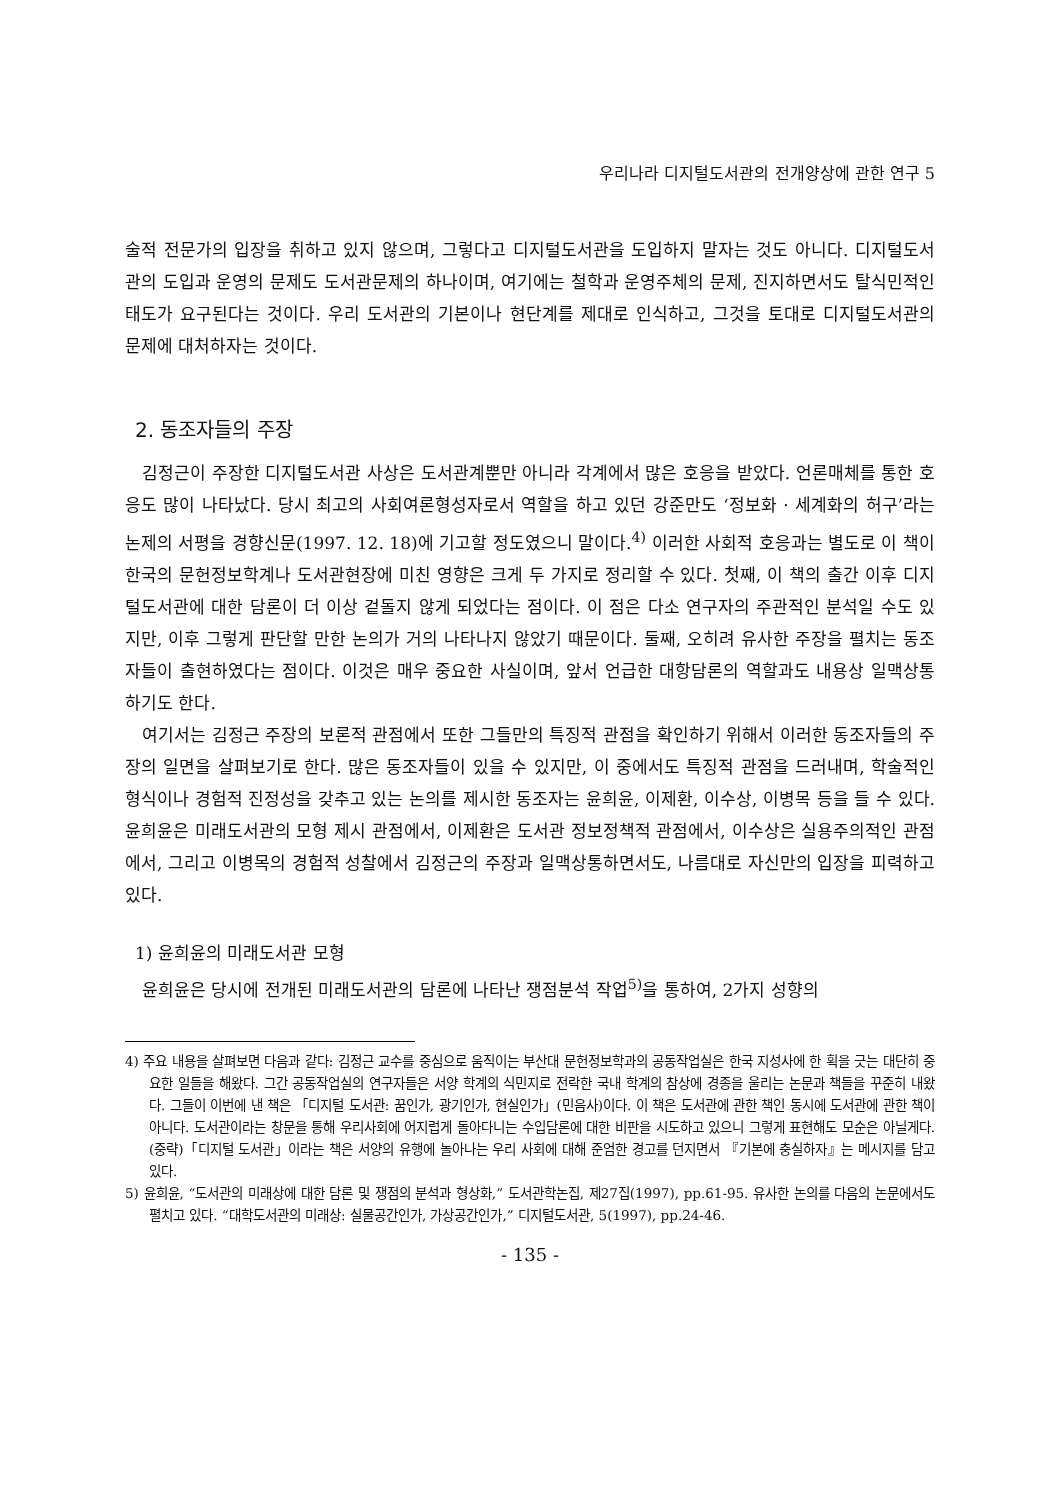우리나라 디지털도서관의 전개양상에 관한 연구 5
술적 전문가의 입장을 취하고 있지 않으며, 그렇다고 디지털도서관을 도입하지 말자는 것도 아니다. 디지털도서관의 도입과 운영의 문제도 도서관문제의 하나이며, 여기에는 철학과 운영주체의 문제, 진지하면서도 탈식민적인 태도가 요구된다는 것이다. 우리 도서관의 기본이나 현단계를 제대로 인식하고, 그것을 토대로 디지털도서관의 문제에 대처하자는 것이다.
2. 동조자들의 주장
김정근이 주장한 디지털도서관 사상은 도서관계뿐만 아니라 각계에서 많은 호응을 받았다. 언론매체를 통한 호응도 많이 나타났다. 당시 최고의 사회여론형성자로서 역할을 하고 있던 강준만도 ‘정보화 · 세계화의 허구’라는 논제의 서평을 경향신문(1997. 12. 18)에 기고할 정도였으니 말이다.<sup>4)</sup> 이러한 사회적 호응과는 별도로 이 책이 한국의 문헌정보학계나 도서관현장에 미친 영향은 크게 두 가지로 정리할 수 있다. 첫째, 이 책의 출간 이후 디지털도서관에 대한 담론이 더 이상 겉돌지 않게 되었다는 점이다. 이 점은 다소 연구자의 주관적인 분석일 수도 있지만, 이후 그렇게 판단할 만한 논의가 거의 나타나지 않았기 때문이다. 둘째, 오히려 유사한 주장을 펼치는 동조자들이 출현하였다는 점이다. 이것은 매우 중요한 사실이며, 앞서 언급한 대항담론의 역할과도 내용상 일맥상통하기도 한다.
여기서는 김정근 주장의 보론적 관점에서 또한 그들만의 특징적 관점을 확인하기 위해서 이러한 동조자들의 주장의 일면을 살펴보기로 한다. 많은 동조자들이 있을 수 있지만, 이 중에서도 특징적 관점을 드러내며, 학술적인 형식이나 경험적 진정성을 갖추고 있는 논의를 제시한 동조자는 윤희윤, 이제환, 이수상, 이병목 등을 들 수 있다. 윤희윤은 미래도서관의 모형 제시 관점에서, 이제환은 도서관 정보정책적 관점에서, 이수상은 실용주의적인 관점에서, 그리고 이병목의 경험적 성찰에서 김정근의 주장과 일맥상통하면서도, 나름대로 자신만의 입장을 피력하고 있다.
1) 윤희윤의 미래도서관 모형
윤희윤은 당시에 전개된 미래도서관의 담론에 나타난 쟁점분석 작업<sup>5)</sup>을 통하여, 2가지 성향의
4) 주요 내용을 살펴보면 다음과 같다: 김정근 교수를 중심으로 움직이는 부산대 문헌정보학과의 공동작업실은 한국 지성사에 한 획을 긋는 대단히 중요한 일들을 해왔다. 그간 공동작업실의 연구자들은 서양 학계의 식민지로 전락한 국내 학계의 참상에 경종을 울리는 논문과 책들을 꾸준히 내왔다. 그들이 이번에 낸 책은 「디지털 도서관: 꿈인가, 광기인가, 현실인가」(민음사)이다. 이 책은 도서관에 관한 책인 동시에 도서관에 관한 책이 아니다. 도서관이라는 창문을 통해 우리사회에 어지럽게 돌아다니는 수입담론에 대한 비판을 시도하고 있으니 그렇게 표현해도 모순은 아닐게다. (중략)「디지털 도서관」이라는 책은 서양의 유행에 놀아나는 우리 사회에 대해 준엄한 경고를 던지면서 『기본에 충실하자』는 메시지를 담고 있다.
5) 윤희윤, “도서관의 미래상에 대한 담론 및 쟁점의 분석과 형상화,” 도서관학논집, 제27집(1997), pp.61-95. 유사한 논의를 다음의 논문에서도 펼치고 있다. “대학도서관의 미래상: 실물공간인가, 가상공간인가,” 디지털도서관, 5(1997), pp.24-46.
- 135 -